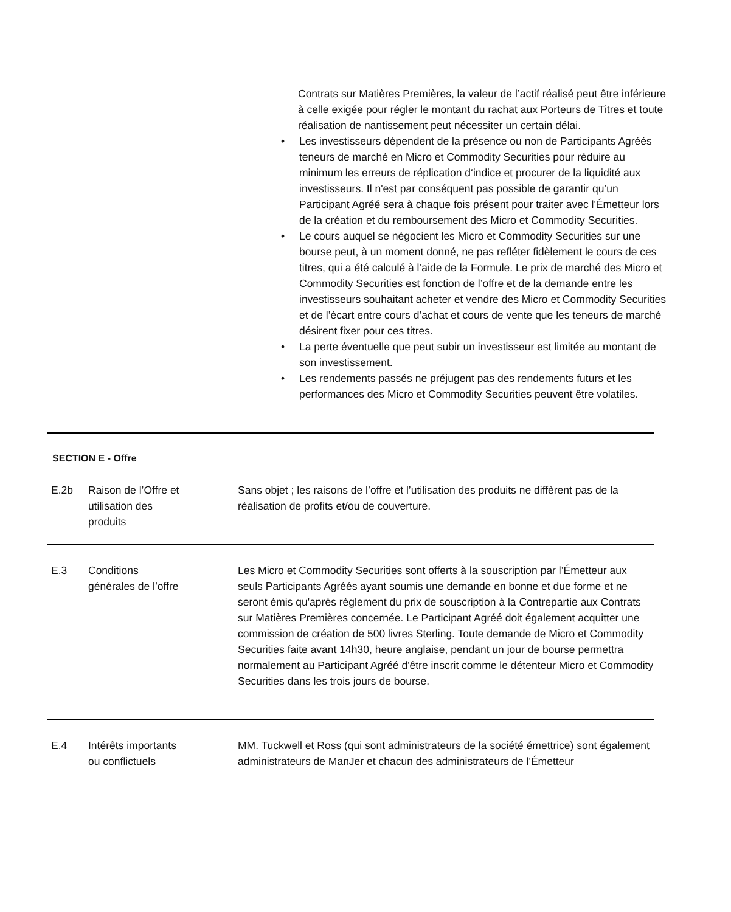Contrats sur Matières Premières, la valeur de l’actif réalisé peut être inférieure à celle exigée pour régler le montant du rachat aux Porteurs de Titres et toute réalisation de nantissement peut nécessiter un certain délai.
• Les investisseurs dépendent de la présence ou non de Participants Agréés teneurs de marché en Micro et Commodity Securities pour réduire au minimum les erreurs de réplication d‘indice et procurer de la liquidité aux investisseurs. Il n'est par conséquent pas possible de garantir qu’un Participant Agréé sera à chaque fois présent pour traiter avec l'Émetteur lors de la création et du remboursement des Micro et Commodity Securities.
• Le cours auquel se négocient les Micro et Commodity Securities sur une bourse peut, à un moment donné, ne pas refléter fidèlement le cours de ces titres, qui a été calculé à l’aide de la Formule. Le prix de marché des Micro et Commodity Securities est fonction de l’offre et de la demande entre les investisseurs souhaitant acheter et vendre des Micro et Commodity Securities et de l’écart entre cours d’achat et cours de vente que les teneurs de marché désirent fixer pour ces titres.
• La perte éventuelle que peut subir un investisseur est limitée au montant de son investissement.
• Les rendements passés ne préjugent pas des rendements futurs et les performances des Micro et Commodity Securities peuvent être volatiles.
| SECTION E - Offre | | |
| E.2b | Raison de l’Offre et utilisation des produits | Sans objet ; les raisons de l’offre et l’utilisation des produits ne diffèrent pas de la réalisation de profits et/ou de couverture. |
| E.3 | Conditions générales de l’offre | Les Micro et Commodity Securities sont offerts à la souscription par l’Émetteur aux seuls Participants Agréés ayant soumis une demande en bonne et due forme et ne seront émis qu'après règlement du prix de souscription à la Contrepartie aux Contrats sur Matières Premières concernée. Le Participant Agréé doit également acquitter une commission de création de 500 livres Sterling. Toute demande de Micro et Commodity Securities faite avant 14h30, heure anglaise, pendant un jour de bourse permettra normalement au Participant Agréé d'être inscrit comme le détenteur Micro et Commodity Securities dans les trois jours de bourse. |
| E.4 | Intérêts importants ou conflictuels | MM. Tuckwell et Ross (qui sont administrateurs de la société émettrice) sont également administrateurs de ManJer et chacun des administrateurs de l'Émetteur |